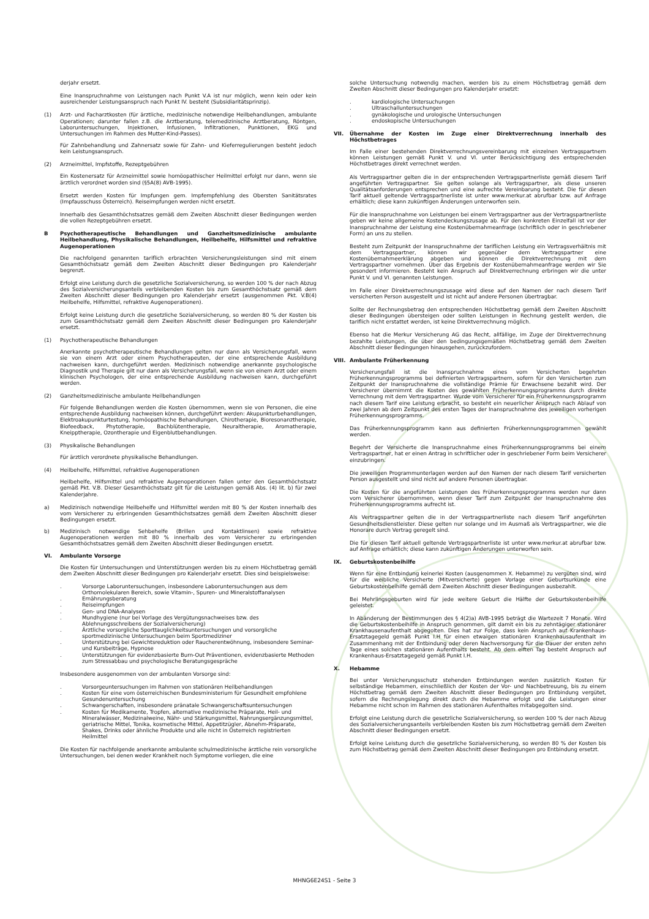derjahr ersetzt.
Eine Inanspruchnahme von Leistungen nach Punkt V.A ist nur möglich, wenn kein oder kein ausreichender Leistungsanspruch nach Punkt IV. besteht (Subsidiaritätsprinzip).
(1) Arzt- und Facharztkosten (für ärztliche, medizinische notwendige Heilbehandlungen, ambulante Operationen; darunter fallen z.B. die Arztberatung, telemedizinische Arztberatung, Röntgen, Laboruntersuchungen, Injektionen, Infusionen, Infiltrationen, Punktionen, EKG und Untersuchungen im Rahmen des Mutter-Kind-Passes).
Für Zahnbehandlung und Zahnersatz sowie für Zahn- und Kieferregulierungen besteht jedoch kein Leistungsanspruch.
(2) Arzneimittel, Impfstoffe, Rezeptgebühren
Ein Kostenersatz für Arzneimittel sowie homöopathischer Heilmittel erfolgt nur dann, wenn sie ärztlich verordnet worden sind (§5A(8) AVB-1995).
Ersetzt werden Kosten für Impfungen gem. Impfempfehlung des Obersten Sanitätsrates (Impfausschuss Österreich). Reiseimpfungen werden nicht ersetzt.
Innerhalb des Gesamthöchstsatzes gemäß dem Zweiten Abschnitt dieser Bedingungen werden die vollen Rezeptgebühren ersetzt.
B Psychotherapeutische Behandlungen und Ganzheitsmedizinische ambulante Heilbehandlung, Physikalische Behandlungen, Heilbehelfe, Hilfsmittel und refraktive Augenoperationen
Die nachfolgend genannten tariflich erbrachten Versicherungsleistungen sind mit einem Gesamthöchstsatz gemäß dem Zweiten Abschnitt dieser Bedingungen pro Kalenderjahr begrenzt.
Erfolgt eine Leistung durch die gesetzliche Sozialversicherung, so werden 100 % der nach Abzug des Sozialversicherungsanteils verbleibenden Kosten bis zum Gesamthöchstsatz gemäß dem Zweiten Abschnitt dieser Bedingungen pro Kalenderjahr ersetzt (ausgenommen Pkt. V.B(4) Heilbehelfe, Hilfsmittel, refraktive Augenoperationen).
Erfolgt keine Leistung durch die gesetzliche Sozialversicherung, so werden 80 % der Kosten bis zum Gesamthöchstsatz gemäß dem Zweiten Abschnitt dieser Bedingungen pro Kalenderjahr ersetzt.
(1) Psychotherapeutische Behandlungen
Anerkannte psychotherapeutische Behandlungen gelten nur dann als Versicherungsfall, wenn sie von einem Arzt oder einem Psychotherapeuten, der eine entsprechende Ausbildung nachweisen kann, durchgeführt werden. Medizinisch notwendige anerkannte psychologische Diagnostik und Therapie gilt nur dann als Versicherungsfall, wenn sie von einem Arzt oder einem klinischen Psychologen, der eine entsprechende Ausbildung nachweisen kann, durchgeführt werden.
(2) Ganzheitsmedizinische ambulante Heilbehandlungen
Für folgende Behandlungen werden die Kosten übernommen, wenn sie von Personen, die eine entsprechende Ausbildung nachweisen können, durchgeführt werden: Akupunkturbehandlungen, Elektroakupunkturtestung, homöopathische Behandlungen, Chirotherapie, Bioresonanztherapie, Biofeedback, Phytotherapie, Bachblütentherapie, Neuraltherapie, Aromatherapie, Kneipptherapie, Ozontherapie und Eigenblutbehandlungen.
(3) Physikalische Behandlungen
Für ärztlich verordnete physikalische Behandlungen.
(4) Heilbehelfe, Hilfsmittel, refraktive Augenoperationen
Heilbehelfe, Hilfsmittel und refraktive Augenoperationen fallen unter den Gesamthöchstsatz gemäß Pkt. V.B. Dieser Gesamthöchstsatz gilt für die Leistungen gemäß Abs. (4) lit. b) für zwei Kalenderjahre.
a) Medizinisch notwendige Heilbehelfe und Hilfsmittel werden mit 80 % der Kosten innerhalb des vom Versicherer zu erbringenden Gesamthöchstsatzes gemäß dem Zweiten Abschnitt dieser Bedingungen ersetzt.
b) Medizinisch notwendige Sehbehelfe (Brillen und Kontaktlinsen) sowie refraktive Augenoperationen werden mit 80 % innerhalb des vom Versicherer zu erbringenden Gesamthöchstsatzes gemäß dem Zweiten Abschnitt dieser Bedingungen ersetzt.
VI. Ambulante Vorsorge
Die Kosten für Untersuchungen und Unterstützungen werden bis zu einem Höchstbetrag gemäß dem Zweiten Abschnitt dieser Bedingungen pro Kalenderjahr ersetzt. Dies sind beispielsweise:
. Vorsorge Laboruntersuchungen, insbesondere Laboruntersuchungen aus dem Orthomolekularen Bereich, sowie Vitamin-, Spuren- und Mineralstoffanalysen
. Ernährungsberatung
. Reiseimpfungen
. Gen- und DNA-Analysen
. Mundhygiene (nur bei Vorlage des Vergütungsnachweises bzw. des Ablehnungsschreibens der Sozialversicherung)
. Ärztliche vorsorgliche Sporttauglichkeitsuntersuchungen und vorsorgliche sportmedizinische Untersuchungen beim Sportmediziner
. Unterstützung bei Gewichtsreduktion oder Raucherentwöhnung, insbesondere Seminar- und Kursbeiträge, Hypnose
. Unterstützungen für evidenzbasierte Burn-Out Präventionen, evidenzbasierte Methoden zum Stressabbau und psychologische Beratungsgespräche
Insbesondere ausgenommen von der ambulanten Vorsorge sind:
. Vorsorgeuntersuchungen im Rahmen von stationären Heilbehandlungen
. Kosten für eine vom österreichischen Bundesministerium für Gesundheit empfohlene Gesundenuntersuchung
. Schwangerschaften, insbesondere pränatale Schwangerschaftsuntersuchungen
. Kosten für Medikamente, Tropfen, alternative medizinische Präparate, Heil- und Mineralwässer, Medizinalweine, Nähr- und Stärkungsmittel, Nahrungsergänzungsmittel, geriatrische Mittel, Tonika, kosmetische Mittel, Appetitzügler, Abnehm-Präparate, Shakes, Drinks oder ähnliche Produkte und alle nicht in Österreich registrierten Heilmittel
Die Kosten für nachfolgende anerkannte ambulante schulmedizinische ärztliche rein vorsorgliche Untersuchungen, bei denen weder Krankheit noch Symptome vorliegen, die eine
solche Untersuchung notwendig machen, werden bis zu einem Höchstbetrag gemäß dem Zweiten Abschnitt dieser Bedingungen pro Kalenderjahr ersetzt:
. kardiologische Untersuchungen
. Ultraschalluntersuchungen
. gynäkologische und urologische Untersuchungen
. endoskopische Untersuchungen
VII. Übernahme der Kosten im Zuge einer Direktverrechnung innerhalb des Höchstbetrages
Im Falle einer bestehenden Direktverrechnungsvereinbarung mit einzelnen Vertragspartnern können Leistungen gemäß Punkt V. und VI. unter Berücksichtigung des entsprechenden Höchstbetrages direkt verrechnet werden.
Als Vertragspartner gelten die in der entsprechenden Vertragspartnerliste gemäß diesem Tarif angeführten Vertragspartner. Sie gelten solange als Vertragspartner, als diese unseren Qualitätsanforderungen entsprechen und eine aufrechte Vereinbarung besteht. Die für diesen Tarif aktuell geltende Vertragspartnerliste ist unter www.merkur.at abrufbar bzw. auf Anfrage erhältlich; diese kann zukünftigen Änderungen unterworfen sein.
Für die Inanspruchnahme von Leistungen bei einem Vertragspartner aus der Vertragspartnerliste geben wir keine allgemeine Kostendeckungszusage ab. Für den konkreten Einzelfall ist vor der Inanspruchnahme der Leistung eine Kostenübernahmeanfrage (schriftlich oder in geschriebener Form) an uns zu stellen.
Besteht zum Zeitpunkt der Inanspruchnahme der tariflichen Leistung ein Vertragsverhältnis mit dem Vertragspartner, können wir gegenüber dem Vertragspartner eine Kostenübernahmeerklärung abgeben und können die Direktverrechnung mit dem Vertragspartner vornehmen. Über das Ergebnis der Kostenübernahmeanfrage werden wir Sie gesondert informieren. Besteht kein Anspruch auf Direktverrechnung erbringen wir die unter Punkt V. und VI. genannten Leistungen.
Im Falle einer Direktverrechnungszusage wird diese auf den Namen der nach diesem Tarif versicherten Person ausgestellt und ist nicht auf andere Personen übertragbar.
Sollte der Rechnungsbetrag den entsprechenden Höchstbetrag gemäß dem Zweiten Abschnitt dieser Bedingungen übersteigen oder sollten Leistungen in Rechnung gestellt werden, die tariflich nicht erstattet werden, ist keine Direktverrechnung möglich.
Ebenso hat die Merkur Versicherung AG das Recht, allfällige, im Zuge der Direktverrechnung bezahlte Leistungen, die über den bedingungsgemäßen Höchstbetrag gemäß dem Zweiten Abschnitt dieser Bedingungen hinausgehen, zurückzufordern.
VIII. Ambulante Früherkennung
Versicherungsfall ist die Inanspruchnahme eines vom Versicherten begehrten Früherkennungsprogramms bei definierten Vertragspartnern, sofern für den Versicherten zum Zeitpunkt der Inanspruchnahme die vollständige Prämie für Erwachsene bezahlt wird. Der Versicherer übernimmt die Kosten des gewählten Früherkennungsprogramms durch direkte Verrechnung mit dem Vertragspartner. Wurde vom Versicherer für ein Früherkennungsprogramm nach diesem Tarif eine Leistung erbracht, so besteht ein neuerlicher Anspruch nach Ablauf von zwei Jahren ab dem Zeitpunkt des ersten Tages der Inanspruchnahme des jeweiligen vorherigen Früherkennungsprogramms.
Das Früherkennungsprogramm kann aus definierten Früherkennungsprogrammen gewählt werden.
Begehrt der Versicherte die Inanspruchnahme eines Früherkennungsprogramms bei einem Vertragspartner, hat er einen Antrag in schriftlicher oder in geschriebener Form beim Versicherer einzubringen.
Die jeweiligen Programmunterlagen werden auf den Namen der nach diesem Tarif versicherten Person ausgestellt und sind nicht auf andere Personen übertragbar.
Die Kosten für die angeführten Leistungen des Früherkennungsprogramms werden nur dann vom Versicherer übernommen, wenn dieser Tarif zum Zeitpunkt der Inanspruchnahme des Früherkennungsprogramms aufrecht ist.
Als Vertragspartner gelten die in der Vertragspartnerliste nach diesem Tarif angeführten Gesundheitsdienstleister. Diese gelten nur solange und im Ausmaß als Vertragspartner, wie die Honorare durch Vertrag geregelt sind.
Die für diesen Tarif aktuell geltende Vertragspartnerliste ist unter www.merkur.at abrufbar bzw. auf Anfrage erhältlich; diese kann zukünftigen Änderungen unterworfen sein.
IX. Geburtskostenbeihilfe
Wenn für eine Entbindung keinerlei Kosten (ausgenommen X. Hebamme) zu vergüten sind, wird für die weibliche Versicherte (Mitversicherte) gegen Vorlage einer Geburtsurkunde eine Geburtskostenbeihilfe gemäß dem Zweiten Abschnitt dieser Bedingungen ausbezahlt.
Bei Mehrlingsgeburten wird für jede weitere Geburt die Hälfte der Geburtskostenbeihilfe geleistet.
In Abänderung der Bestimmungen des § 4(2)a) AVB-1995 beträgt die Wartezeit 7 Monate. Wird die Geburtskostenbeihilfe in Anspruch genommen, gilt damit ein bis zu zehntägiger stationärer Krankhausenaufenthalt abgegolten. Dies hat zur Folge, dass kein Anspruch auf Krankenhaus-Ersatztagegeld gemäß Punkt I.H für einen etwaigen stationären Krankenhausaufenthalt im Zusammenhang mit der Entbindung oder deren Nachversorgung für die Dauer der ersten zehn Tage eines solchen stationären Aufenthalts besteht. Ab dem elften Tag besteht Anspruch auf Krankenhaus-Ersatztagegeld gemäß Punkt I.H.
X. Hebamme
Bei unter Versicherungsschutz stehenden Entbindungen werden zusätzlich Kosten für selbständige Hebammen, einschließlich der Kosten der Vor- und Nachbetreuung, bis zu einem Höchstbetrag gemäß dem Zweiten Abschnitt dieser Bedingungen pro Entbindung vergütet, sofern die Rechnungslegung direkt durch die Hebamme erfolgt und die Leistungen einer Hebamme nicht schon im Rahmen des stationären Aufenthaltes mitabgegolten sind.
Erfolgt eine Leistung durch die gesetzliche Sozialversicherung, so werden 100 % der nach Abzug des Sozialversicherungsanteils verbleibenden Kosten bis zum Höchstbetrag gemäß dem Zweiten Abschnitt dieser Bedingungen ersetzt.
Erfolgt keine Leistung durch die gesetzliche Sozialversicherung, so werden 80 % der Kosten bis zum Höchstbetrag gemäß dem Zweiten Abschnitt dieser Bedingungen pro Entbindung ersetzt.
MHNG6E24S1 - Seite 3